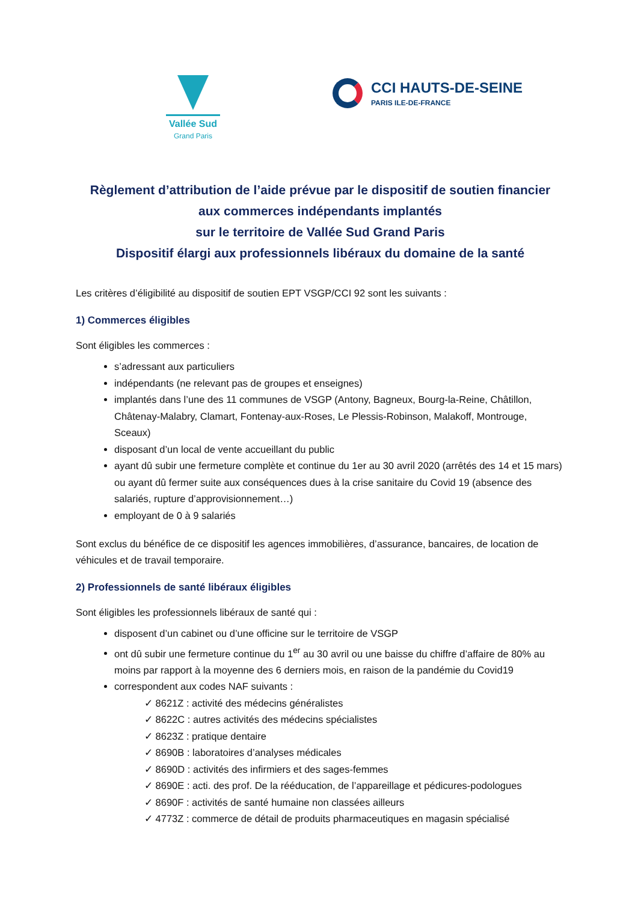Vallée Sud
Grand Paris
CCI HAUTS-DE-SEINE
PARIS ILE-DE-FRANCE
Règlement d’attribution de l’aide prévue par le dispositif de soutien financier
aux commerces indépendants implantés
sur le territoire de Vallée Sud Grand Paris
Dispositif élargi aux professionnels libéraux du domaine de la santé
Les critères d’éligibilité au dispositif de soutien EPT VSGP/CCI 92 sont les suivants :
1) Commerces éligibles
Sont éligibles les commerces :
s’adressant aux particuliers
indépendants (ne relevant pas de groupes et enseignes)
implantés dans l’une des 11 communes de VSGP (Antony, Bagneux, Bourg-la-Reine, Châtillon, Châtenay-Malabry, Clamart, Fontenay-aux-Roses, Le Plessis-Robinson, Malakoff, Montrouge, Sceaux)
disposant d’un local de vente accueillant du public
ayant dû subir une fermeture complète et continue du 1er au 30 avril 2020 (arrêtés des 14 et 15 mars) ou ayant dû fermer suite aux conséquences dues à la crise sanitaire du Covid 19 (absence des salariés, rupture d’approvisionnement…)
employant de 0 à 9 salariés
Sont exclus du bénéfice de ce dispositif les agences immobilières, d’assurance, bancaires, de location de véhicules et de travail temporaire.
2) Professionnels de santé libéraux éligibles
Sont éligibles les professionnels libéraux de santé qui :
disposent d’un cabinet ou d’une officine sur le territoire de VSGP
ont dû subir une fermeture continue du 1<sup>er</sup> au 30 avril ou une baisse du chiffre d’affaire de 80% au moins par rapport à la moyenne des 6 derniers mois, en raison de la pandémie du Covid19
correspondent aux codes NAF suivants :
✓ 8621Z : activité des médecins généralistes
✓ 8622C : autres activités des médecins spécialistes
✓ 8623Z : pratique dentaire
✓ 8690B : laboratoires d’analyses médicales
✓ 8690D : activités des infirmiers et des sages-femmes
✓ 8690E : acti. des prof. De la rééducation, de l’appareillage et pédicures-podologues
✓ 8690F : activités de santé humaine non classées ailleurs
✓ 4773Z : commerce de détail de produits pharmaceutiques en magasin spécialisé